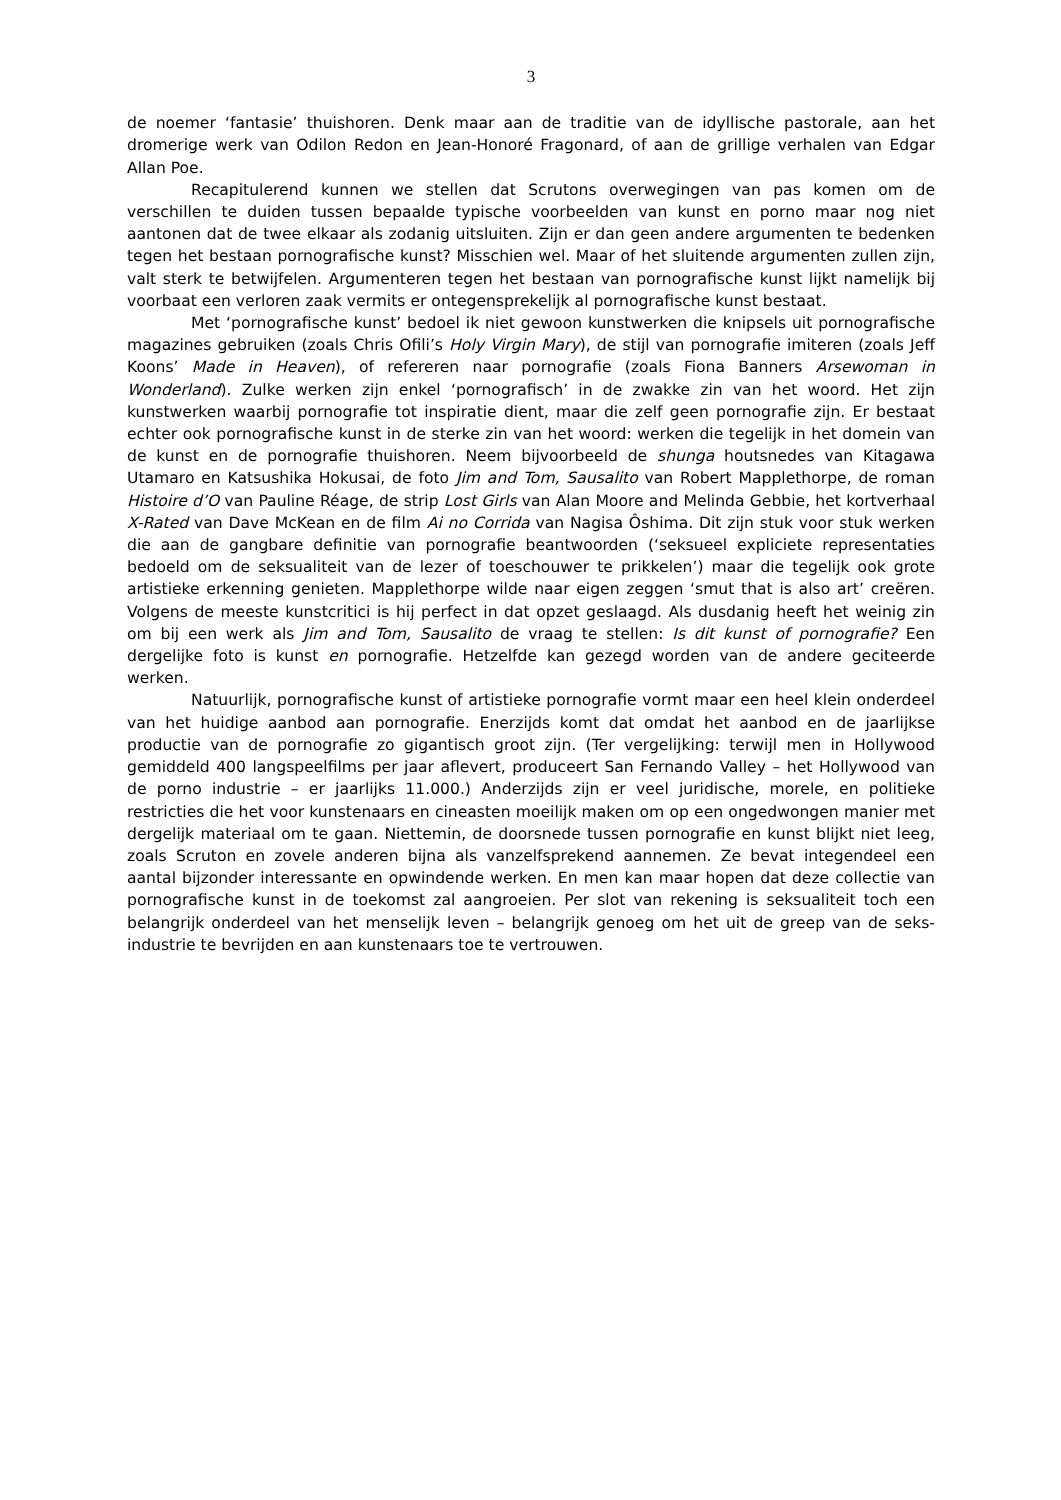3
de noemer ‘fantasie’ thuishoren. Denk maar aan de traditie van de idyllische pastorale, aan het dromerige werk van Odilon Redon en Jean-Honoré Fragonard, of aan de grillige verhalen van Edgar Allan Poe.
Recapitulerend kunnen we stellen dat Scrutons overwegingen van pas komen om de verschillen te duiden tussen bepaalde typische voorbeelden van kunst en porno maar nog niet aantonen dat de twee elkaar als zodanig uitsluiten. Zijn er dan geen andere argumenten te bedenken tegen het bestaan pornografische kunst? Misschien wel. Maar of het sluitende argumenten zullen zijn, valt sterk te betwijfelen. Argumenteren tegen het bestaan van pornografische kunst lijkt namelijk bij voorbaat een verloren zaak vermits er ontegensprekelijk al pornografische kunst bestaat.
Met ‘pornografische kunst’ bedoel ik niet gewoon kunstwerken die knipsels uit pornografische magazines gebruiken (zoals Chris Ofili’s Holy Virgin Mary), de stijl van pornografie imiteren (zoals Jeff Koons’ Made in Heaven), of refereren naar pornografie (zoals Fiona Banners Arsewoman in Wonderland). Zulke werken zijn enkel ‘pornografisch’ in de zwakke zin van het woord. Het zijn kunstwerken waarbij pornografie tot inspiratie dient, maar die zelf geen pornografie zijn. Er bestaat echter ook pornografische kunst in de sterke zin van het woord: werken die tegelijk in het domein van de kunst en de pornografie thuishoren. Neem bijvoorbeeld de shunga houtsnedes van Kitagawa Utamaro en Katsushika Hokusai, de foto Jim and Tom, Sausalito van Robert Mapplethorpe, de roman Histoire d’O van Pauline Réage, de strip Lost Girls van Alan Moore and Melinda Gebbie, het kortverhaal X-Rated van Dave McKean en de film Ai no Corrida van Nagisa Ôshima. Dit zijn stuk voor stuk werken die aan de gangbare definitie van pornografie beantwoorden (‘seksueel expliciete representaties bedoeld om de seksualiteit van de lezer of toeschouwer te prikkelen’) maar die tegelijk ook grote artistieke erkenning genieten. Mapplethorpe wilde naar eigen zeggen ‘smut that is also art’ creëren. Volgens de meeste kunstcritici is hij perfect in dat opzet geslaagd. Als dusdanig heeft het weinig zin om bij een werk als Jim and Tom, Sausalito de vraag te stellen: Is dit kunst of pornografie? Een dergelijke foto is kunst en pornografie. Hetzelfde kan gezegd worden van de andere geciteerde werken.
Natuurlijk, pornografische kunst of artistieke pornografie vormt maar een heel klein onderdeel van het huidige aanbod aan pornografie. Enerzijds komt dat omdat het aanbod en de jaarlijkse productie van de pornografie zo gigantisch groot zijn. (Ter vergelijking: terwijl men in Hollywood gemiddeld 400 langspeelfilms per jaar aflevert, produceert San Fernando Valley – het Hollywood van de porno industrie – er jaarlijks 11.000.) Anderzijds zijn er veel juridische, morele, en politieke restricties die het voor kunstenaars en cineasten moeilijk maken om op een ongedwongen manier met dergelijk materiaal om te gaan. Niettemin, de doorsnede tussen pornografie en kunst blijkt niet leeg, zoals Scruton en zovele anderen bijna als vanzelfsprekend aannemen. Ze bevat integendeel een aantal bijzonder interessante en opwindende werken. En men kan maar hopen dat deze collectie van pornografische kunst in de toekomst zal aangroeien. Per slot van rekening is seksualiteit toch een belangrijk onderdeel van het menselijk leven – belangrijk genoeg om het uit de greep van de seks-industrie te bevrijden en aan kunstenaars toe te vertrouwen.